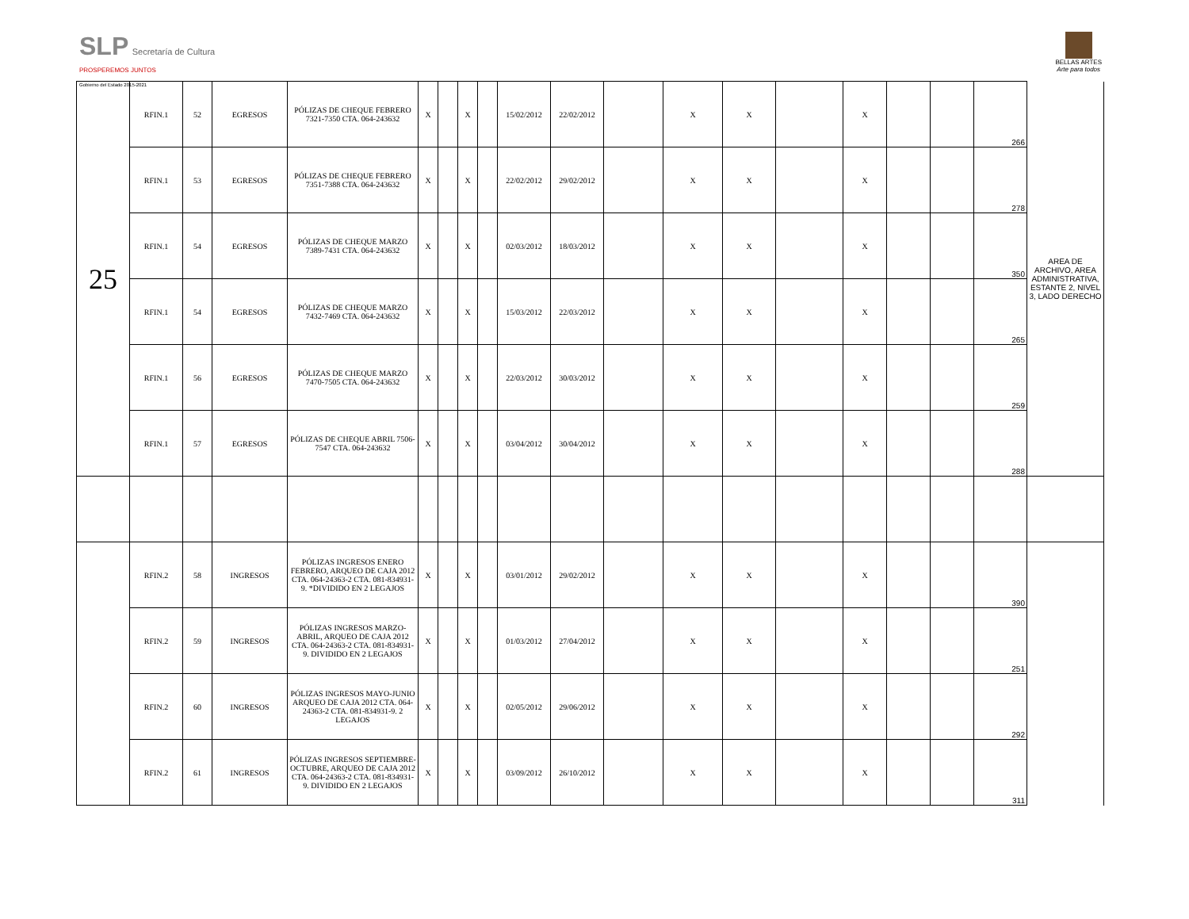SLP Secretaría de Cultura
PROSPEREMOS JUNTOS
Gobierno del Estado 2015-2021
BELLAS ARTES
Arte para todos
| 25 | RFIN.1 | 52 | EGRESOS | PÓLIZAS DE CHEQUE FEBRERO 7321-7350 CTA. 064-243632 | X | | X | | 15/02/2012 | 22/02/2012 | | X | X | | X | | | 266 | AREA DE ARCHIVO, AREA ADMINISTRATIVA, ESTANTE 2, NIVEL 3, LADO DERECHO |
| | RFIN.1 | 53 | EGRESOS | PÓLIZAS DE CHEQUE FEBRERO 7351-7388 CTA. 064-243632 | X | | X | | 22/02/2012 | 29/02/2012 | | X | X | | X | | | 278 | |
| | RFIN.1 | 54 | EGRESOS | PÓLIZAS DE CHEQUE MARZO 7389-7431 CTA. 064-243632 | X | | X | | 02/03/2012 | 18/03/2012 | | X | X | | X | | | 350 | |
| | RFIN.1 | 54 | EGRESOS | PÓLIZAS DE CHEQUE MARZO 7432-7469 CTA. 064-243632 | X | | X | | 15/03/2012 | 22/03/2012 | | X | X | | X | | | 265 | |
| | RFIN.1 | 56 | EGRESOS | PÓLIZAS DE CHEQUE MARZO 7470-7505 CTA. 064-243632 | X | | X | | 22/03/2012 | 30/03/2012 | | X | X | | X | | | 259 | |
| | RFIN.1 | 57 | EGRESOS | PÓLIZAS DE CHEQUE ABRIL 7506-7547 CTA. 064-243632 | X | | X | | 03/04/2012 | 30/04/2012 | | X | X | | X | | | 288 | |
| | RFIN.2 | 58 | INGRESOS | PÓLIZAS INGRESOS ENERO FEBRERO, ARQUEO DE CAJA 2012 CTA. 064-24363-2 CTA. 081-834931-9. *DIVIDIDO EN 2 LEGAJOS | X | | X | | 03/01/2012 | 29/02/2012 | | X | X | | X | | | 390 | |
| | RFIN.2 | 59 | INGRESOS | PÓLIZAS INGRESOS MARZO-ABRIL, ARQUEO DE CAJA 2012 CTA. 064-24363-2 CTA. 081-834931-9. DIVIDIDO EN 2 LEGAJOS | X | | X | | 01/03/2012 | 27/04/2012 | | X | X | | X | | | 251 | |
| | RFIN.2 | 60 | INGRESOS | PÓLIZAS INGRESOS MAYO-JUNIO ARQUEO DE CAJA 2012 CTA. 064-24363-2 CTA. 081-834931-9. 2 LEGAJOS | X | | X | | 02/05/2012 | 29/06/2012 | | X | X | | X | | | 292 | |
| | RFIN.2 | 61 | INGRESOS | PÓLIZAS INGRESOS SEPTIEMBRE-OCTUBRE, ARQUEO DE CAJA 2012 CTA. 064-24363-2 CTA. 081-834931-9. DIVIDIDO EN 2 LEGAJOS | X | | X | | 03/09/2012 | 26/10/2012 | | X | X | | X | | | 311 | |